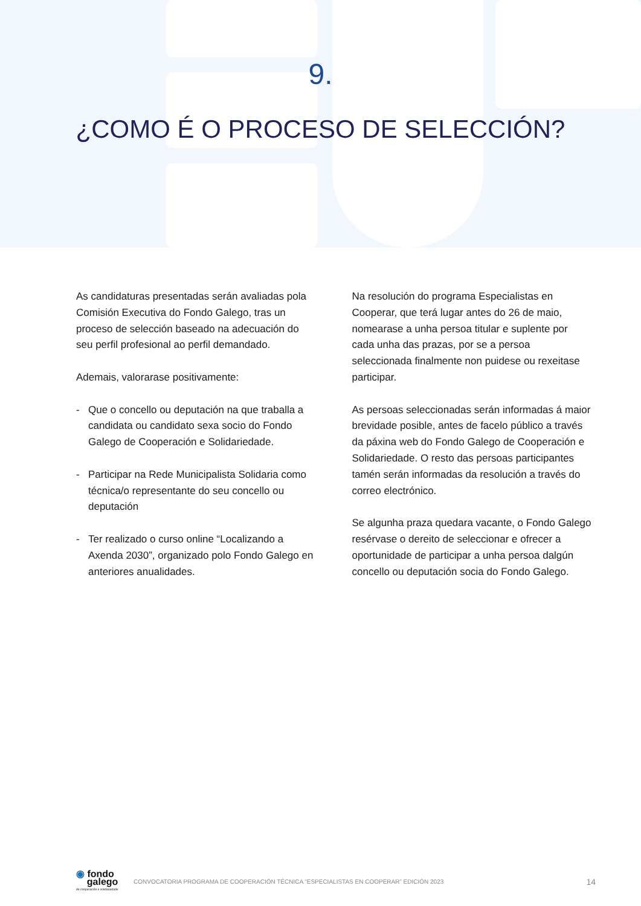9.
¿COMO É O PROCESO DE SELECCIÓN?
As candidaturas presentadas serán avaliadas pola Comisión Executiva do Fondo Galego, tras un proceso de selección baseado na adecuación do seu perfil profesional ao perfil demandado.
Ademais, valorarase positivamente:
- Que o concello ou deputación na que traballa a candidata ou candidato sexa socio do Fondo Galego de Cooperación e Solidariedade.
- Participar na Rede Municipalista Solidaria como técnica/o representante do seu concello ou deputación
- Ter realizado o curso online “Localizando a Axenda 2030”, organizado polo Fondo Galego en anteriores anualidades.
Na resolución do programa Especialistas en Cooperar, que terá lugar antes do 26 de maio, nomearase a unha persoa titular e suplente por cada unha das prazas, por se a persoa seleccionada finalmente non puidese ou rexeitase participar.
As persoas seleccionadas serán informadas á maior brevidade posible, antes de facelo público a través da páxina web do Fondo Galego de Cooperación e Solidariedade. O resto das persoas participantes tamén serán informadas da resolución a través do correo electrónico.
Se algunha praza quedara vacante, o Fondo Galego resérvase o dereito de seleccionar e ofrecer a oportunidade de participar a unha persoa dalgún concello ou deputación socia do Fondo Galego.
◉ fondo
galego
de cooperación e solidariedade
CONVOCATORIA PROGRAMA DE COOPERACIÓN TÉCNICA “ESPECIALISTAS EN COOPERAR” EDICIÓN 2023 14